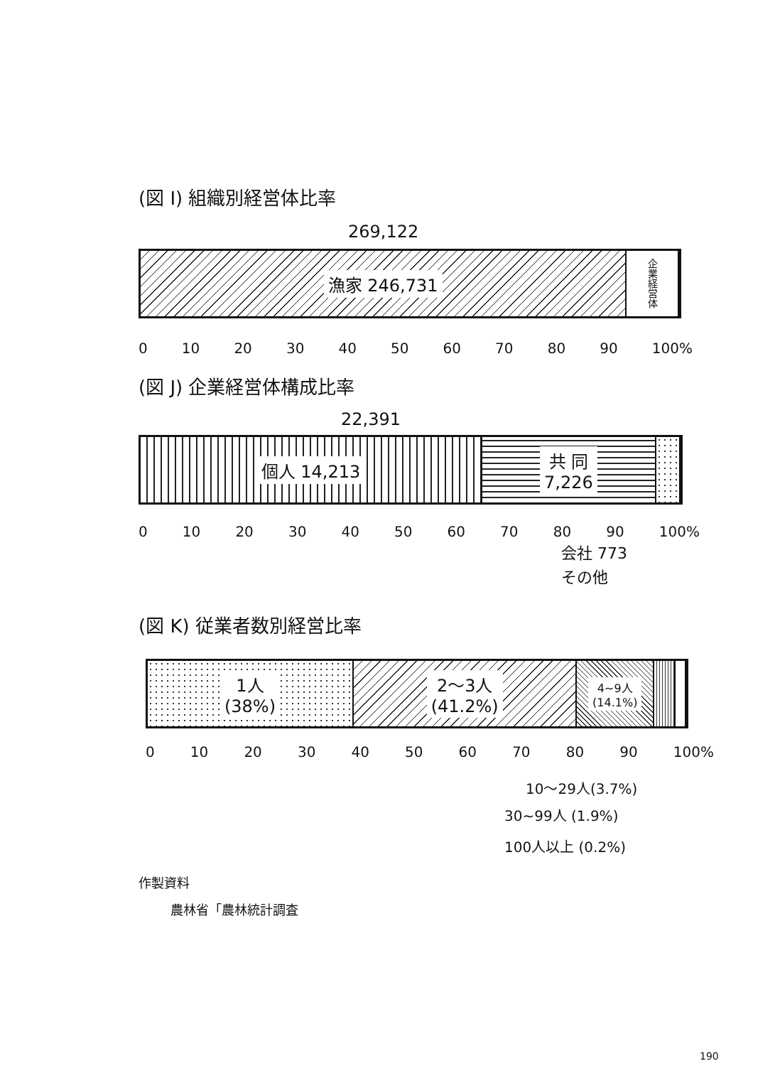(図 I) 組織別経営体比率
269,122
漁家 246,731
企業経営体
0 10 20 30 40 50 60 70 80 90 100%
(図 J) 企業経営体構成比率
22,391
個人 14,213 共 同
7,226
0 10 20 30 40 50 60 70 80 90 100%
会社 773
その他
(図 K) 従業者数別経営比率
1人
(38%)
2～3人
(41.2%)
4~9人
(14.1%)
0 10 20 30 40 50 60 70 80 90 100%
10～29人(3.7%)
30~99人 (1.9%)
100人以上 (0.2%)
作製資料
農林省「農林統計調査
190